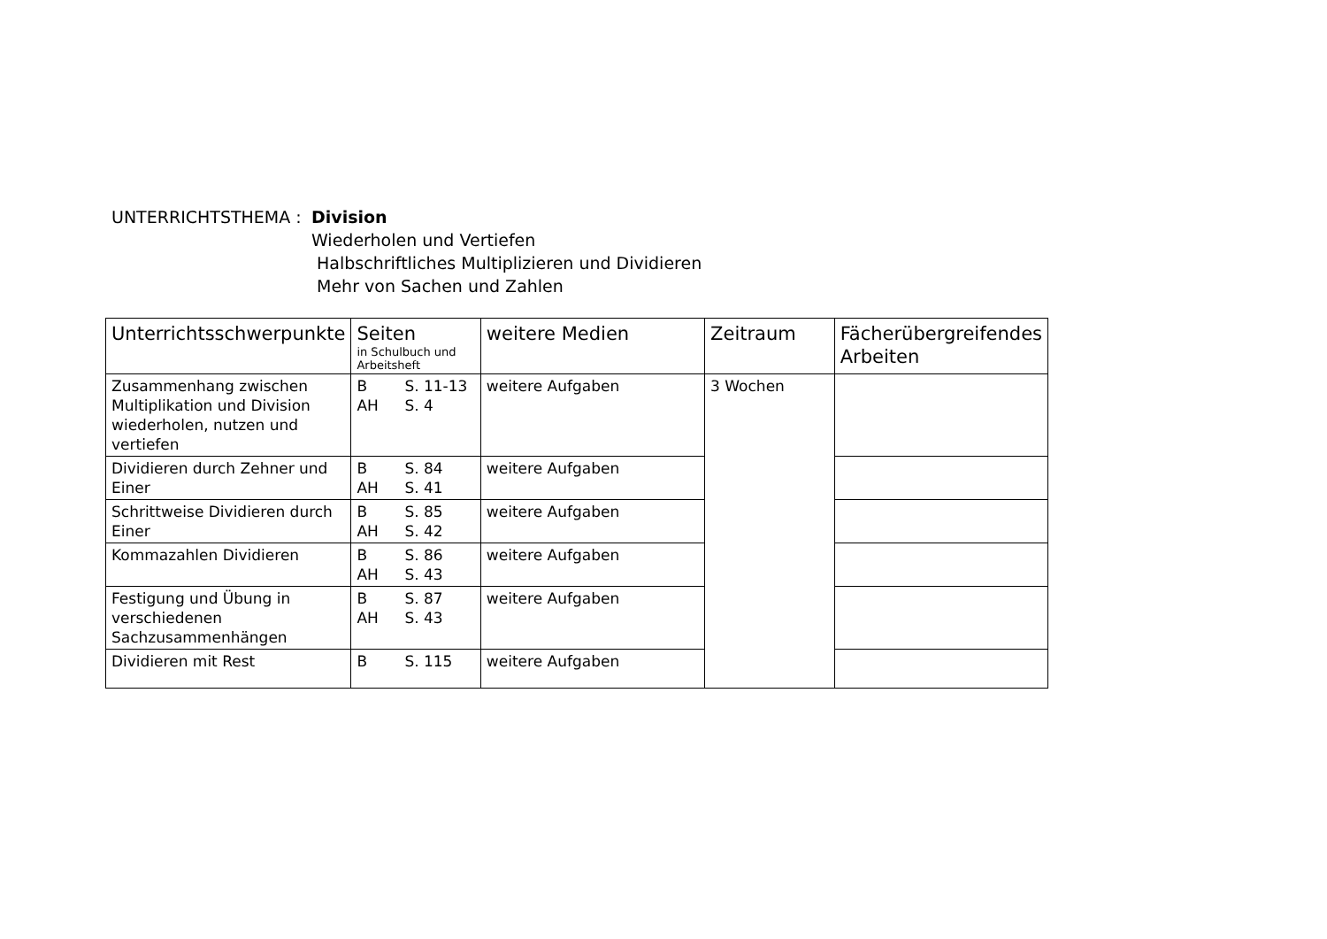UNTERRICHTSTHEMA : Division
Wiederholen und Vertiefen
Halbschriftliches Multiplizieren und Dividieren
Mehr von Sachen und Zahlen
| Unterrichtsschwerpunkte | Seiten in Schulbuch und Arbeitsheft | weitere Medien | Zeitraum | Fächerübergreifendes Arbeiten |
| --- | --- | --- | --- | --- |
| Zusammenhang zwischen Multiplikation und Division wiederholen, nutzen und vertiefen | B S. 11-13 AH S. 4 | weitere Aufgaben | 3 Wochen | |
| Dividieren durch Zehner und Einer | B S. 84 AH S. 41 | weitere Aufgaben | | |
| Schrittweise Dividieren durch Einer | B S. 85 AH S. 42 | weitere Aufgaben | | |
| Kommazahlen Dividieren | B S. 86 AH S. 43 | weitere Aufgaben | | |
| Festigung und Übung in verschiedenen Sachzusammenhängen | B S. 87 AH S. 43 | weitere Aufgaben | | |
| Dividieren mit Rest | B S. 115 | weitere Aufgaben | | |